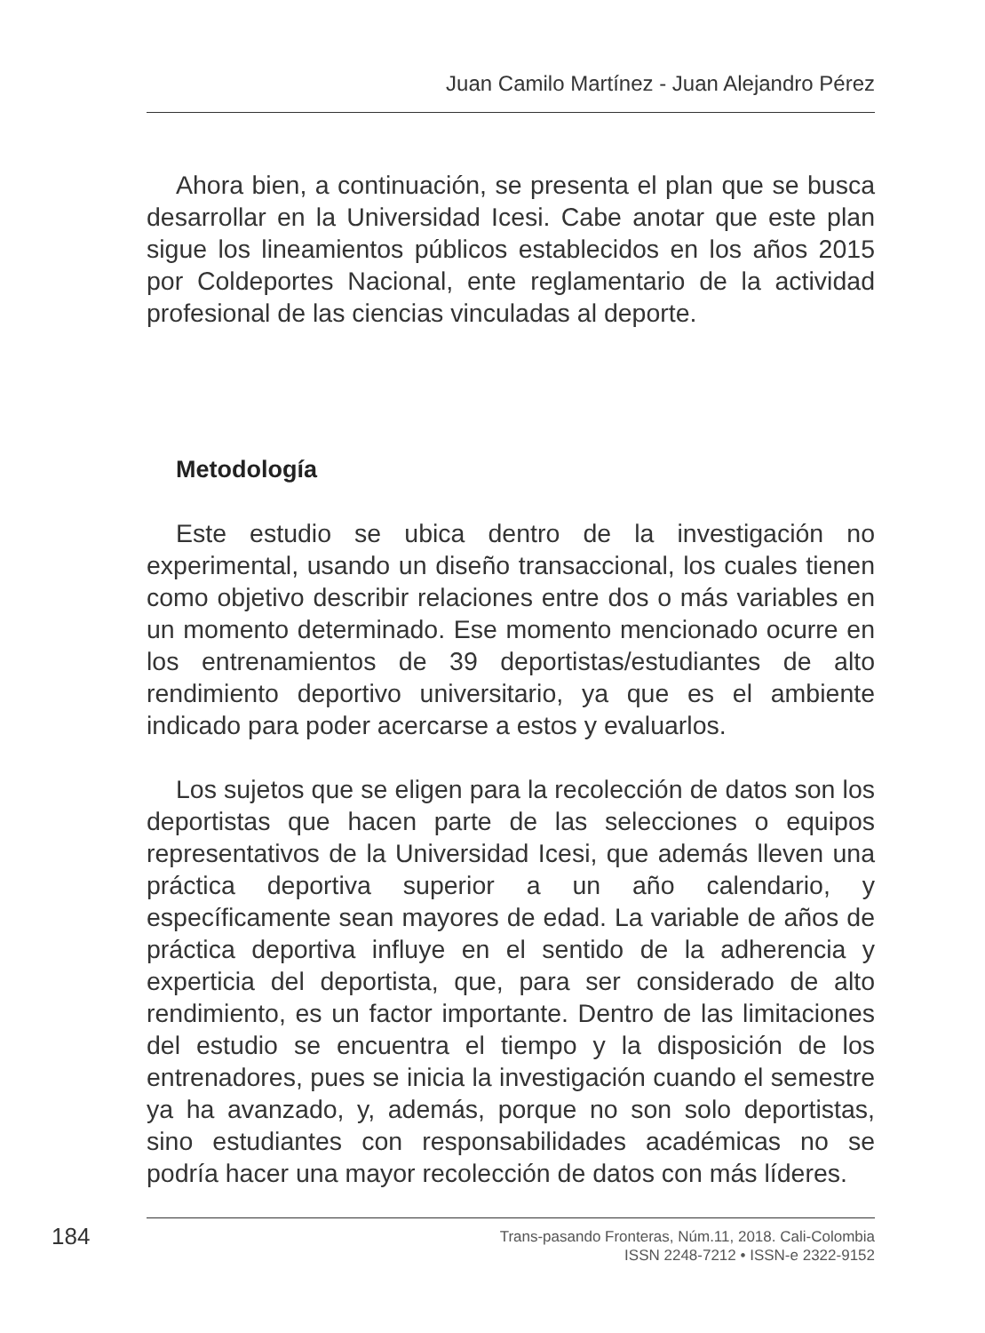Juan Camilo Martínez - Juan Alejandro Pérez
Ahora bien, a continuación, se presenta el plan que se busca desarrollar en la Universidad Icesi. Cabe anotar que este plan sigue los lineamientos públicos establecidos en los años 2015 por Coldeportes Nacional, ente reglamentario de la actividad profesional de las ciencias vinculadas al deporte.
Metodología
Este estudio se ubica dentro de la investigación no experimental, usando un diseño transaccional, los cuales tienen como objetivo describir relaciones entre dos o más variables en un momento determinado. Ese momento mencionado ocurre en los entrenamientos de 39 deportistas/estudiantes de alto rendimiento deportivo universitario, ya que es el ambiente indicado para poder acercarse a estos y evaluarlos.
Los sujetos que se eligen para la recolección de datos son los deportistas que hacen parte de las selecciones o equipos representativos de la Universidad Icesi, que además lleven una práctica deportiva superior a un año calendario, y específicamente sean mayores de edad. La variable de años de práctica deportiva influye en el sentido de la adherencia y experticia del deportista, que, para ser considerado de alto rendimiento, es un factor importante. Dentro de las limitaciones del estudio se encuentra el tiempo y la disposición de los entrenadores, pues se inicia la investigación cuando el semestre ya ha avanzado, y, además, porque no son solo deportistas, sino estudiantes con responsabilidades académicas no se podría hacer una mayor recolección de datos con más líderes.
184
Trans-pasando Fronteras, Núm.11, 2018. Cali-Colombia
ISSN 2248-7212 • ISSN-e 2322-9152